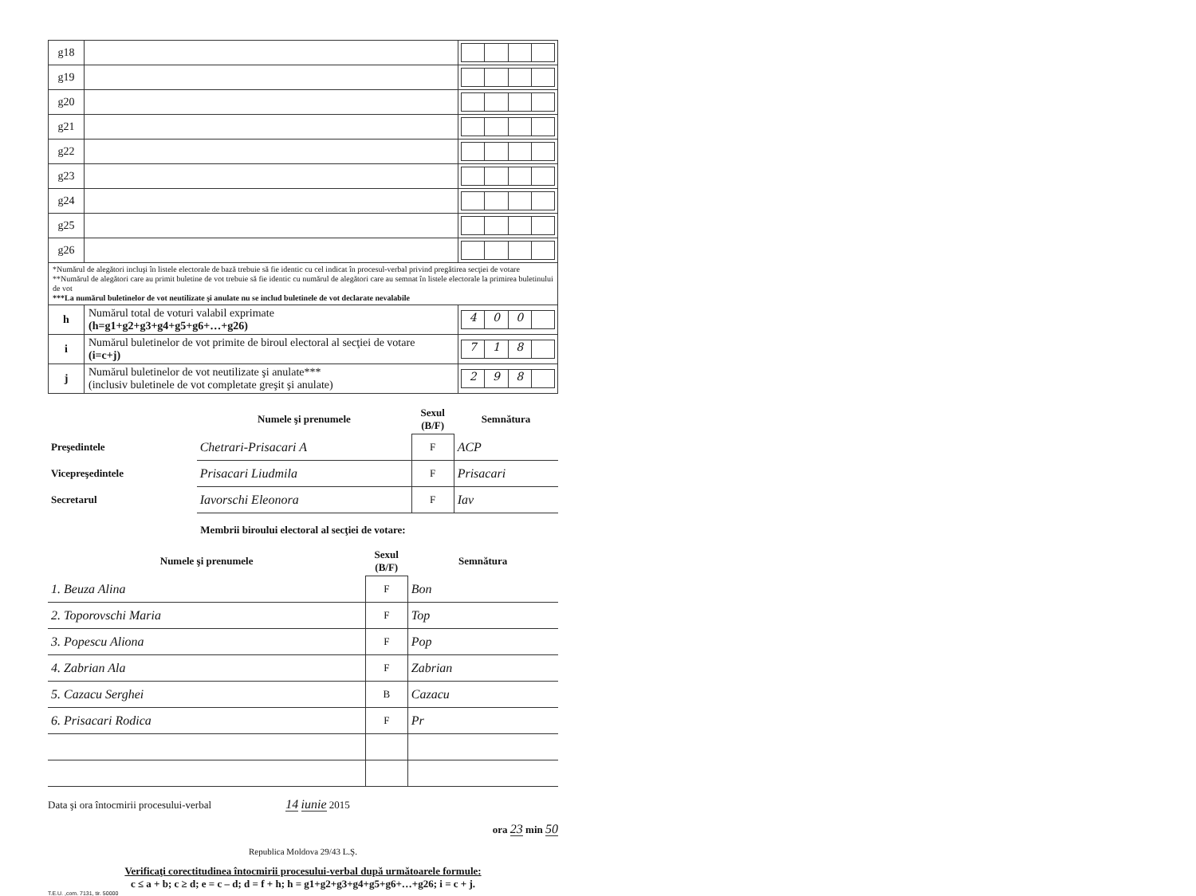| g18 | | |
| g19 | | |
| g20 | | |
| g21 | | |
| g22 | | |
| g23 | | |
| g24 | | |
| g25 | | |
| g26 | | |
| *Numărul de alegători incluşi în listele electorale de bază trebuie să fie identic cu cel indicat în procesul-verbal privind pregătirea secţiei de votare **Numărul de alegători care au primit buletine de vot trebuie să fie identic cu numărul de alegători care au semnat în listele electorale la primirea buletinului de vot ***La numărul buletinelor de vot neutilizate şi anulate nu se includ buletinele de vot declarate nevalabile | | |
| h | Numărul total de voturi valabil exprimate (h=g1+g2+g3+g4+g5+g6+…+g26) | 4 0 0 |
| i | Numărul buletinelor de vot primite de biroul electoral al secţiei de votare (i=c+j) | 7 1 8 |
| j | Numărul buletinelor de vot neutilizate şi anulate*** (inclusiv buletinele de vot completate greşit şi anulate) | 2 9 8 |
| | Numele şi prenumele | Sexul (B/F) | Semnătura |
| Preşedintele | Chetrari-Prisacari A | F | ACP |
| Vicepreşedintele | Prisacari Liudmila | F | Prisacari |
| Secretarul | Iavorschi Eleonora | F | Iav |
Membrii biroului electoral al secţiei de votare:
| Numele şi prenumele | Sexul (B/F) | Semnătura |
| 1. Beuza Alina | F | Bon |
| 2. Toporovschi Maria | F | Top |
| 3. Popescu Aliona | F | Pop |
| 4. Zabrian Ala | F | Zabrian |
| 5. Cazacu Serghei | B | Cazacu |
| 6. Prisacari Rodica | F | Pr |
Data şi ora întocmirii procesului-verbal 14 iunie 2015
ora 23 min 50
Republica Moldova 29/43 L.Ş.
Verificaţi corectitudinea întocmirii procesului-verbal după următoarele formule:
c ≤ a + b; c ≥ d; e = c – d; d = f + h; h = g1+g2+g3+g4+g5+g6+…+g26; i = c + j.
T.E.U. ,com. 7131, tir. 50000